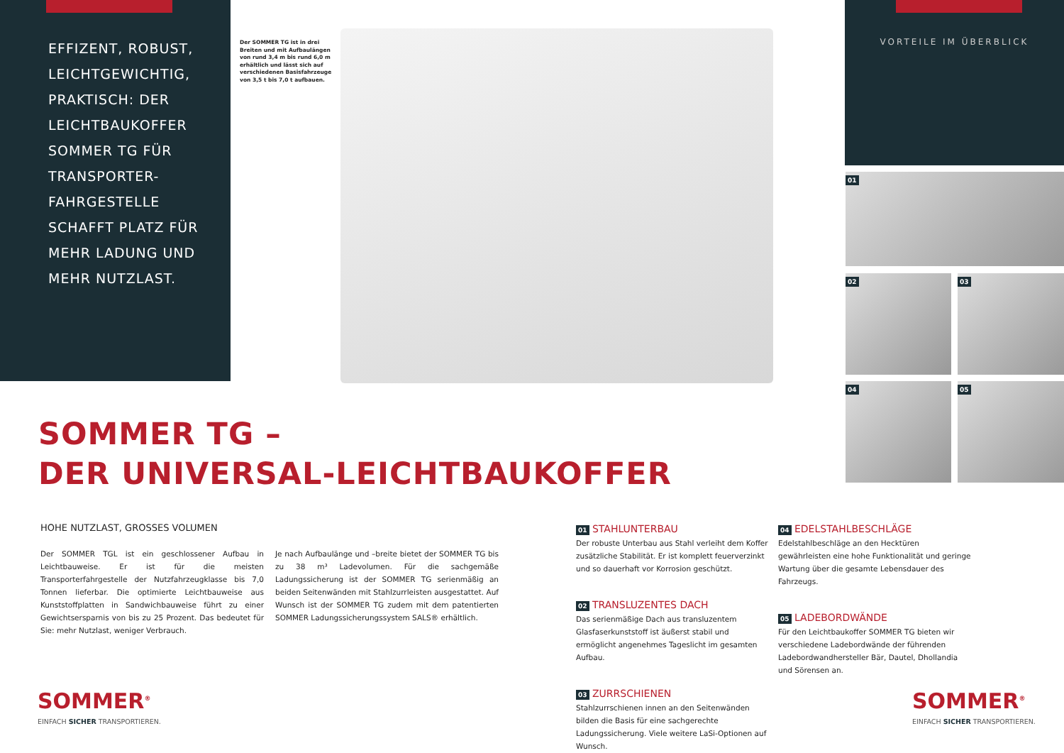EFFIZENT, ROBUST, LEICHTGEWICHTIG, PRAKTISCH: DER LEICHTBAUKOFFER SOMMER TG FÜR TRANSPORTER-FAHRGESTELLE SCHAFFT PLATZ FÜR MEHR LADUNG UND MEHR NUTZLAST.
Der SOMMER TG ist in drei Breiten und mit Aufbaulängen von rund 3,4 m bis rund 6,0 m erhältlich und lässt sich auf verschiedenen Basisfahrzeuge von 3,5 t bis 7,0 t aufbauen.
VORTEILE IM ÜBERBLICK
01
02 03
04 05
SOMMER TG –
DER UNIVERSAL-LEICHTBAUKOFFER
HOHE NUTZLAST, GROSSES VOLUMEN
Der SOMMER TGL ist ein geschlossener Aufbau in Leichtbauweise. Er ist für die meisten Transporterfahrgestelle der Nutzfahrzeugklasse bis 7,0 Tonnen lieferbar. Die optimierte Leichtbauweise aus Kunststoffplatten in Sandwichbauweise führt zu einer Gewichtsersparnis von bis zu 25 Prozent. Das bedeutet für Sie: mehr Nutzlast, weniger Verbrauch.
Je nach Aufbaulänge und –breite bietet der SOMMER TG bis zu 38 m³ Ladevolumen. Für die sachgemäße Ladungssicherung ist der SOMMER TG serienmäßig an beiden Seitenwänden mit Stahlzurrleisten ausgestattet. Auf Wunsch ist der SOMMER TG zudem mit dem patentierten SOMMER Ladungssicherungssystem SALS® erhältlich.
01 STAHLUNTERBAU
Der robuste Unterbau aus Stahl verleiht dem Koffer zusätzliche Stabilität. Er ist komplett feuerverzinkt und so dauerhaft vor Korrosion geschützt.
02 TRANSLUZENTES DACH
Das serienmäßige Dach aus transluzentem Glasfaserkunststoff ist äußerst stabil und ermöglicht angenehmes Tageslicht im gesamten Aufbau.
03 ZURRSCHIENEN
Stahlzurrschienen innen an den Seitenwänden bilden die Basis für eine sachgerechte Ladungssicherung. Viele weitere LaSi-Optionen auf Wunsch.
04 EDELSTAHLBESCHLÄGE
Edelstahlbeschläge an den Hecktüren gewährleisten eine hohe Funktionalität und geringe Wartung über die gesamte Lebensdauer des Fahrzeugs.
05 LADEBORDWÄNDE
Für den Leichtbaukoffer SOMMER TG bieten wir verschiedene Ladebordwände der führenden Ladebordwandhersteller Bär, Dautel, Dhollandia und Sörensen an.
SOMMER<sup>®</sup>
EINFACH SICHER TRANSPORTIEREN.
SOMMER<sup>®</sup>
EINFACH SICHER TRANSPORTIEREN.